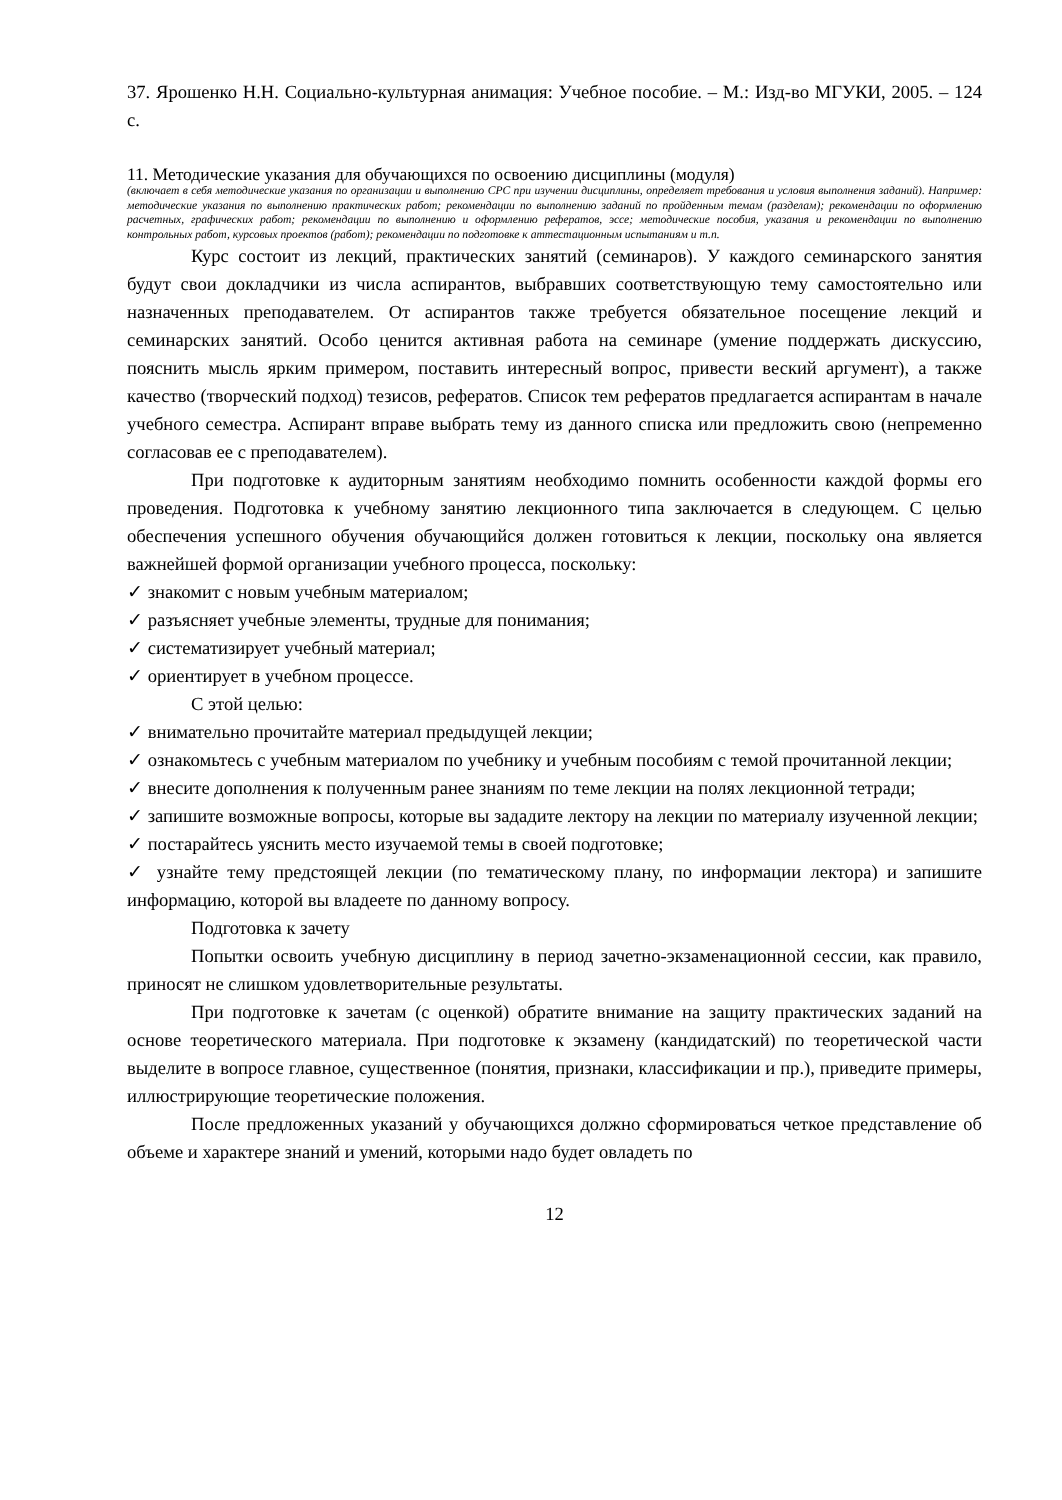37. Ярошенко Н.Н. Социально-культурная анимация: Учебное пособие. – М.: Изд-во МГУКИ, 2005. – 124 с.
11. Методические указания для обучающихся по освоению дисциплины (модуля)
(включает в себя методические указания по организации и выполнению СРС при изучении дисциплины, определяет требования и условия выполнения заданий). Например: методические указания по выполнению практических работ; рекомендации по выполнению заданий по пройденным темам (разделам); рекомендации по оформлению расчетных, графических работ; рекомендации по выполнению и оформлению рефератов, эссе; методические пособия, указания и рекомендации по выполнению контрольных работ, курсовых проектов (работ); рекомендации по подготовке к аттестационным испытаниям и т.п.
Курс состоит из лекций, практических занятий (семинаров). У каждого семинарского занятия будут свои докладчики из числа аспирантов, выбравших соответствующую тему самостоятельно или назначенных преподавателем. От аспирантов также требуется обязательное посещение лекций и семинарских занятий. Особо ценится активная работа на семинаре (умение поддержать дискуссию, пояснить мысль ярким примером, поставить интересный вопрос, привести веский аргумент), а также качество (творческий подход) тезисов, рефератов. Список тем рефератов предлагается аспирантам в начале учебного семестра. Аспирант вправе выбрать тему из данного списка или предложить свою (непременно согласовав ее с преподавателем).
При подготовке к аудиторным занятиям необходимо помнить особенности каждой формы его проведения. Подготовка к учебному занятию лекционного типа заключается в следующем. С целью обеспечения успешного обучения обучающийся должен готовиться к лекции, поскольку она является важнейшей формой организации учебного процесса, поскольку:
✓ знакомит с новым учебным материалом;
✓ разъясняет учебные элементы, трудные для понимания;
✓ систематизирует учебный материал;
✓ ориентирует в учебном процессе.
С этой целью:
✓ внимательно прочитайте материал предыдущей лекции;
✓ ознакомьтесь с учебным материалом по учебнику и учебным пособиям с темой прочитанной лекции;
✓ внесите дополнения к полученным ранее знаниям по теме лекции на полях лекционной тетради;
✓ запишите возможные вопросы, которые вы зададите лектору на лекции по материалу изученной лекции;
✓ постарайтесь уяснить место изучаемой темы в своей подготовке;
✓ узнайте тему предстоящей лекции (по тематическому плану, по информации лектора) и запишите информацию, которой вы владеете по данному вопросу.
Подготовка к зачету
Попытки освоить учебную дисциплину в период зачетно-экзаменационной сессии, как правило, приносят не слишком удовлетворительные результаты.
При подготовке к зачетам (с оценкой) обратите внимание на защиту практических заданий на основе теоретического материала. При подготовке к экзамену (кандидатский) по теоретической части выделите в вопросе главное, существенное (понятия, признаки, классификации и пр.), приведите примеры, иллюстрирующие теоретические положения.
После предложенных указаний у обучающихся должно сформироваться четкое представление об объеме и характере знаний и умений, которыми надо будет овладеть по
12